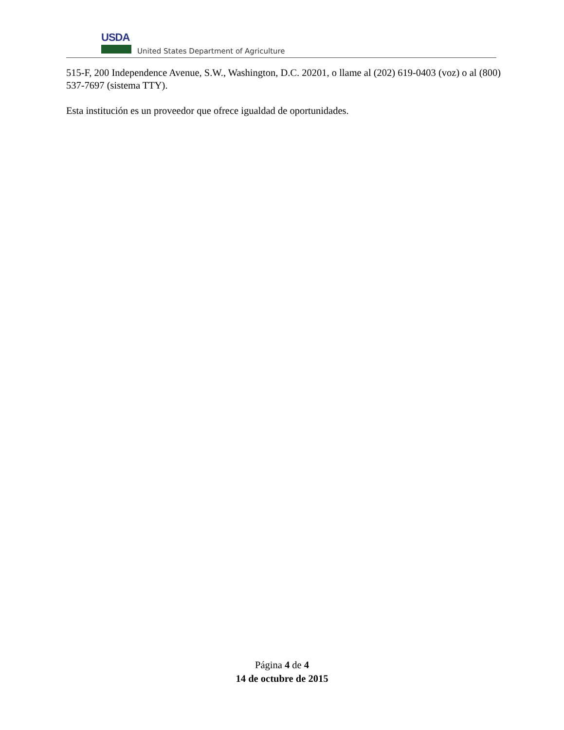USDA
United States Department of Agriculture
515-F, 200 Independence Avenue, S.W., Washington, D.C. 20201, o llame al (202) 619-0403 (voz) o al (800) 537-7697 (sistema TTY).
Esta institución es un proveedor que ofrece igualdad de oportunidades.
Página 4 de 4
14 de octubre de 2015